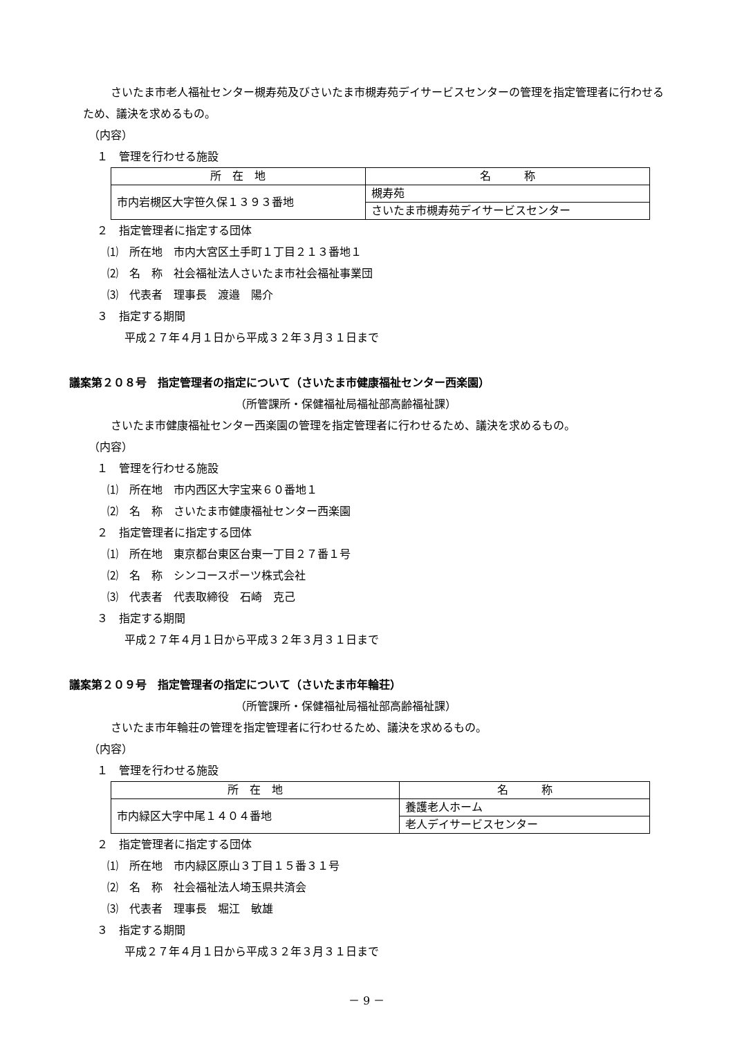さいたま市老人福祉センター槻寿苑及びさいたま市槻寿苑デイサービスセンターの管理を指定管理者に行わせるため、議決を求めるもの。
（内容）
１　管理を行わせる施設
| 所 在 地 | 名 称 |
| --- | --- |
| 市内岩槻区大字笹久保１３９３番地 | 槻寿苑 |
| | さいたま市槻寿苑デイサービスセンター |
２　指定管理者に指定する団体
⑴　所在地　市内大宮区土手町１丁目２１３番地１
⑵　名　称　社会福祉法人さいたま市社会福祉事業団
⑶　代表者　理事長　渡邉　陽介
３　指定する期間
平成２７年４月１日から平成３２年３月３１日まで
議案第２０８号　指定管理者の指定について（さいたま市健康福祉センター西楽園）
（所管課所・保健福祉局福祉部高齢福祉課）
さいたま市健康福祉センター西楽園の管理を指定管理者に行わせるため、議決を求めるもの。
（内容）
１　管理を行わせる施設
⑴　所在地　市内西区大字宝来６０番地１
⑵　名　称　さいたま市健康福祉センター西楽園
２　指定管理者に指定する団体
⑴　所在地　東京都台東区台東一丁目２７番１号
⑵　名　称　シンコースポーツ株式会社
⑶　代表者　代表取締役　石崎　克己
３　指定する期間
平成２７年４月１日から平成３２年３月３１日まで
議案第２０９号　指定管理者の指定について（さいたま市年輪荘）
（所管課所・保健福祉局福祉部高齢福祉課）
さいたま市年輪荘の管理を指定管理者に行わせるため、議決を求めるもの。
（内容）
１　管理を行わせる施設
| 所 在 地 | 名 称 |
| --- | --- |
| 市内緑区大字中尾１４０４番地 | 養護老人ホーム |
| | 老人デイサービスセンター |
２　指定管理者に指定する団体
⑴　所在地　市内緑区原山３丁目１５番３１号
⑵　名　称　社会福祉法人埼玉県共済会
⑶　代表者　理事長　堀江　敏雄
３　指定する期間
平成２７年４月１日から平成３２年３月３１日まで
－ 9 －